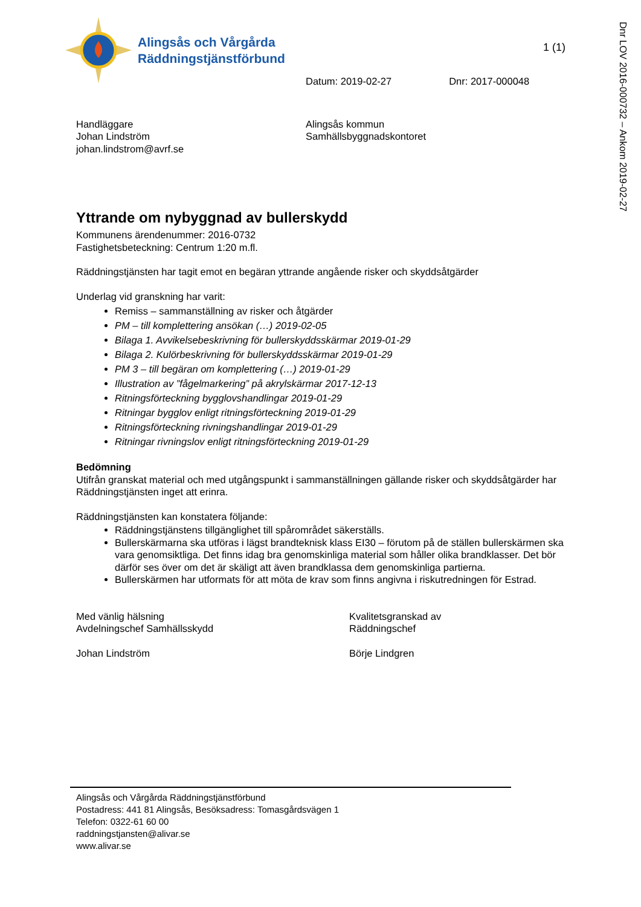Dnr LOV 2016-000732 – Ankom 2019-02-27
Alingsås och Vårgårda
Räddningstjänstförbund
1 (1)
Datum: 2019-02-27 Dnr: 2017-000048
Handläggare
Johan Lindström
johan.lindstrom@avrf.se
Alingsås kommun
Samhällsbyggnadskontoret
Yttrande om nybyggnad av bullerskydd
Kommunens ärendenummer: 2016-0732
Fastighetsbeteckning: Centrum 1:20 m.fl.
Räddningstjänsten har tagit emot en begäran yttrande angående risker och skyddsåtgärder
Underlag vid granskning har varit:
Remiss – sammanställning av risker och åtgärder
PM – till komplettering ansökan (…) 2019-02-05
Bilaga 1. Avvikelsebeskrivning för bullerskyddsskärmar 2019-01-29
Bilaga 2. Kulörbeskrivning för bullerskyddsskärmar 2019-01-29
PM 3 – till begäran om komplettering (…) 2019-01-29
Illustration av ”fågelmarkering” på akrylskärmar 2017-12-13
Ritningsförteckning bygglovshandlingar 2019-01-29
Ritningar bygglov enligt ritningsförteckning 2019-01-29
Ritningsförteckning rivningshandlingar 2019-01-29
Ritningar rivningslov enligt ritningsförteckning 2019-01-29
Bedömning
Utifrån granskat material och med utgångspunkt i sammanställningen gällande risker och skyddsåtgärder har Räddningstjänsten inget att erinra.
Räddningstjänsten kan konstatera följande:
Räddningstjänstens tillgänglighet till spårområdet säkerställs.
Bullerskärmarna ska utföras i lägst brandteknisk klass EI30 – förutom på de ställen bullerskärmen ska vara genomsiktliga. Det finns idag bra genomskinliga material som håller olika brandklasser. Det bör därför ses över om det är skäligt att även brandklassa dem genomskinliga partierna.
Bullerskärmen har utformats för att möta de krav som finns angivna i riskutredningen för Estrad.
Med vänlig hälsning
Avdelningschef Samhällsskydd
Johan Lindström
Kvalitetsgranskad av
Räddningschef
Börje Lindgren
Alingsås och Vårgårda Räddningstjänstförbund
Postadress: 441 81 Alingsås, Besöksadress: Tomasgårdsvägen 1
Telefon: 0322-61 60 00
raddningstjansten@alivar.se
www.alivar.se